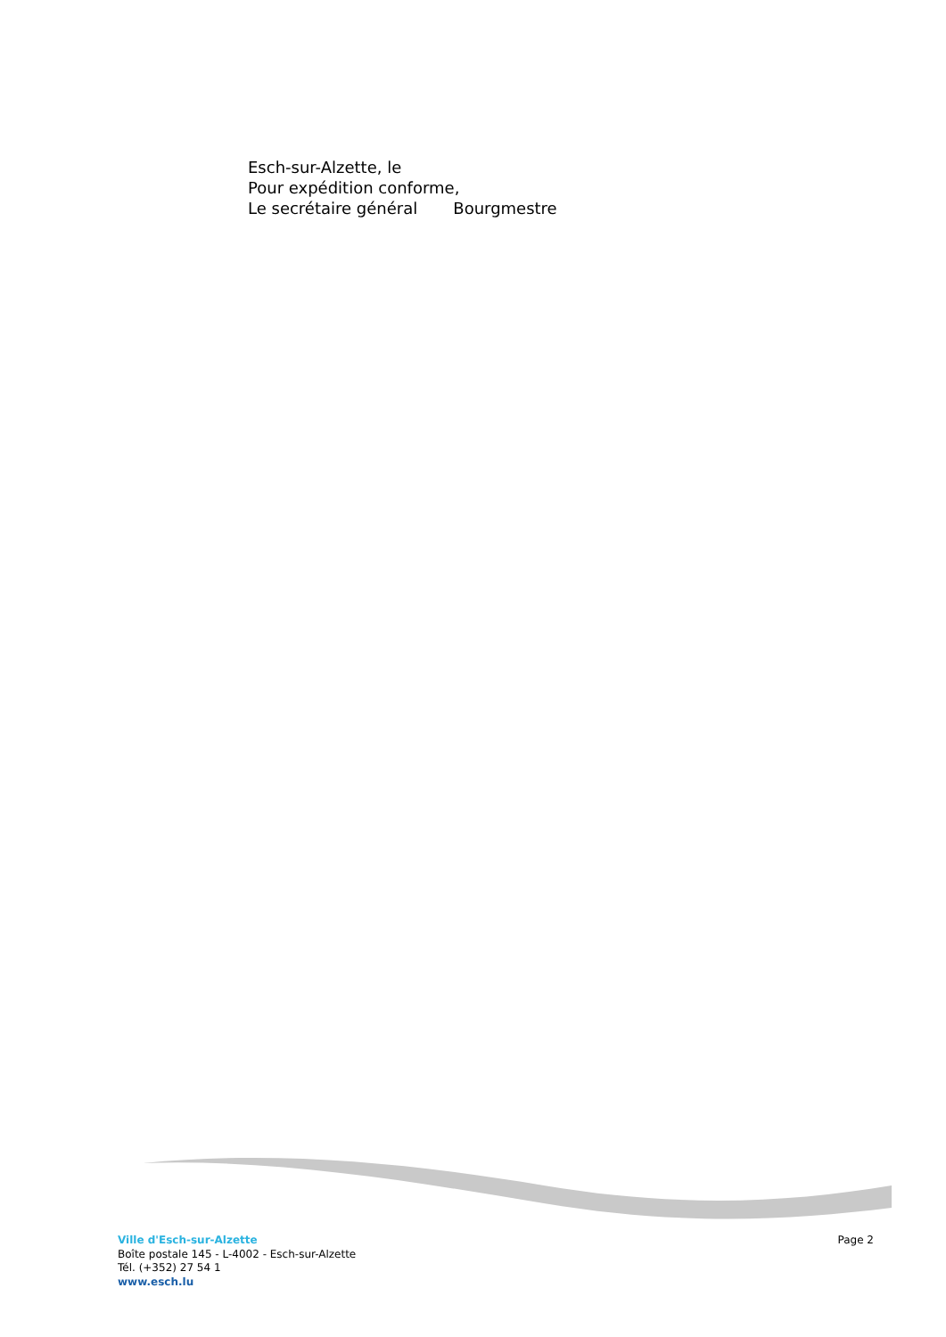Esch-sur-Alzette, le
Pour expédition conforme,
Le secrétaire général Bourgmestre
Ville d'Esch-sur-Alzette
Boîte postale 145 - L-4002 - Esch-sur-Alzette
Tél. (+352) 27 54 1
www.esch.lu
Page 2